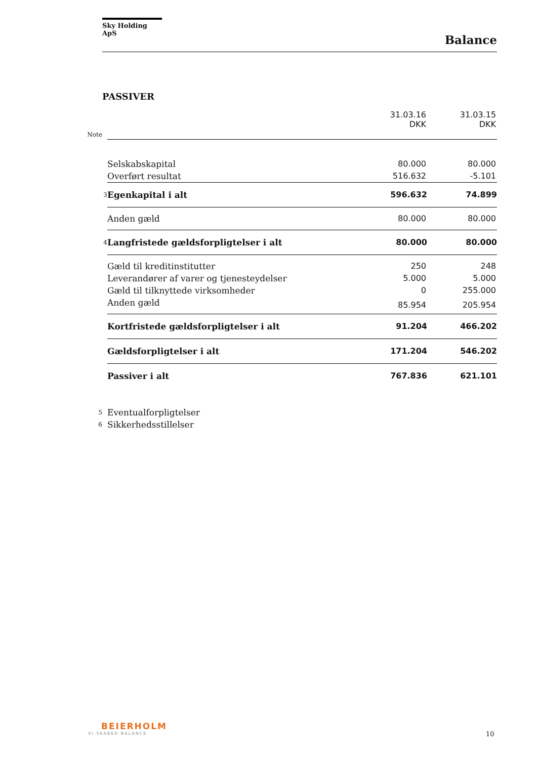Sky Holding ApS
Balance
PASSIVER
| | | 31.03.16 DKK | 31.03.15 DKK |
| Note | | | |
| | Selskabskapital | 80.000 | 80.000 |
| | Overført resultat | 516.632 | -5.101 |
| 3 | Egenkapital i alt | 596.632 | 74.899 |
| | Anden gæld | 80.000 | 80.000 |
| 4 | Langfristede gældsforpligtelser i alt | 80.000 | 80.000 |
| | Gæld til kreditinstitutter | 250 | 248 |
| | Leverandører af varer og tjenesteydelser | 5.000 | 5.000 |
| | Gæld til tilknyttede virksomheder | 0 | 255.000 |
| | Anden gæld | 85.954 | 205.954 |
| | Kortfristede gældsforpligtelser i alt | 91.204 | 466.202 |
| | Gældsforpligtelser i alt | 171.204 | 546.202 |
| | Passiver i alt | 767.836 | 621.101 |
| 5 | Eventualforpligtelser | | |
| 6 | Sikkerhedsstillelser | | |
BEIERHOLM
VI SKABER BALANCE
10